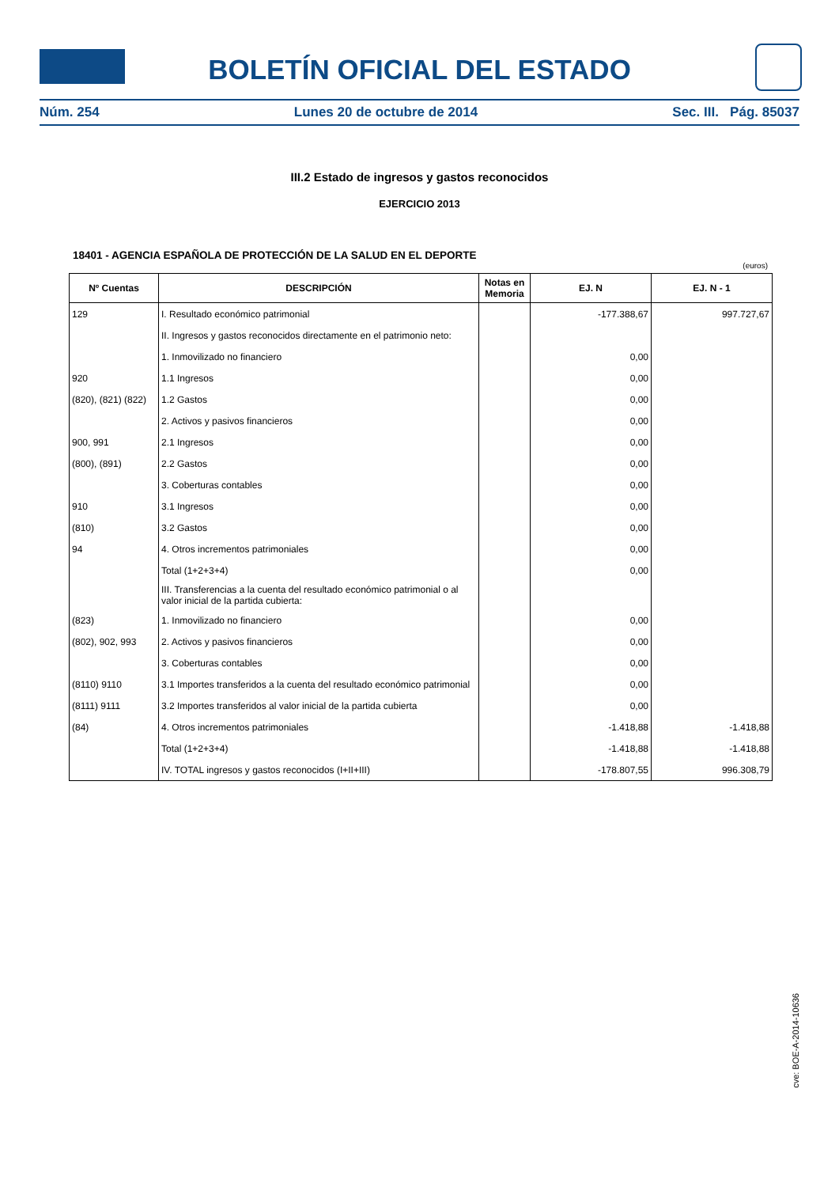BOLETÍN OFICIAL DEL ESTADO
Núm. 254 Lunes 20 de octubre de 2014 Sec. III. Pág. 85037
III.2 Estado de ingresos y gastos reconocidos
EJERCICIO 2013
18401 - AGENCIA ESPAÑOLA DE PROTECCIÓN DE LA SALUD EN EL DEPORTE
(euros)
| Nº Cuentas | DESCRIPCIÓN | Notas en Memoria | EJ. N | EJ. N - 1 |
| --- | --- | --- | --- | --- |
| 129 | I. Resultado económico patrimonial | | -177.388,67 | 997.727,67 |
| | II. Ingresos y gastos reconocidos directamente en el patrimonio neto: | | | |
| | 1. Inmovilizado no financiero | | 0,00 | |
| 920 | 1.1 Ingresos | | 0,00 | |
| (820), (821) (822) | 1.2 Gastos | | 0,00 | |
| | 2. Activos y pasivos financieros | | 0,00 | |
| 900, 991 | 2.1 Ingresos | | 0,00 | |
| (800), (891) | 2.2 Gastos | | 0,00 | |
| | 3. Coberturas contables | | 0,00 | |
| 910 | 3.1 Ingresos | | 0,00 | |
| (810) | 3.2 Gastos | | 0,00 | |
| 94 | 4. Otros incrementos patrimoniales | | 0,00 | |
| | Total (1+2+3+4) | | 0,00 | |
| | III. Transferencias a la cuenta del resultado económico patrimonial o al valor inicial de la partida cubierta: | | | |
| (823) | 1. Inmovilizado no financiero | | 0,00 | |
| (802), 902, 993 | 2. Activos y pasivos financieros | | 0,00 | |
| | 3. Coberturas contables | | 0,00 | |
| (8110) 9110 | 3.1 Importes transferidos a la cuenta del resultado económico patrimonial | | 0,00 | |
| (8111) 9111 | 3.2 Importes transferidos al valor inicial de la partida cubierta | | 0,00 | |
| (84) | 4. Otros incrementos patrimoniales | | -1.418,88 | -1.418,88 |
| | Total (1+2+3+4) | | -1.418,88 | -1.418,88 |
| | IV. TOTAL ingresos y gastos reconocidos (I+II+III) | | -178.807,55 | 996.308,79 |
cve: BOE-A-2014-10636